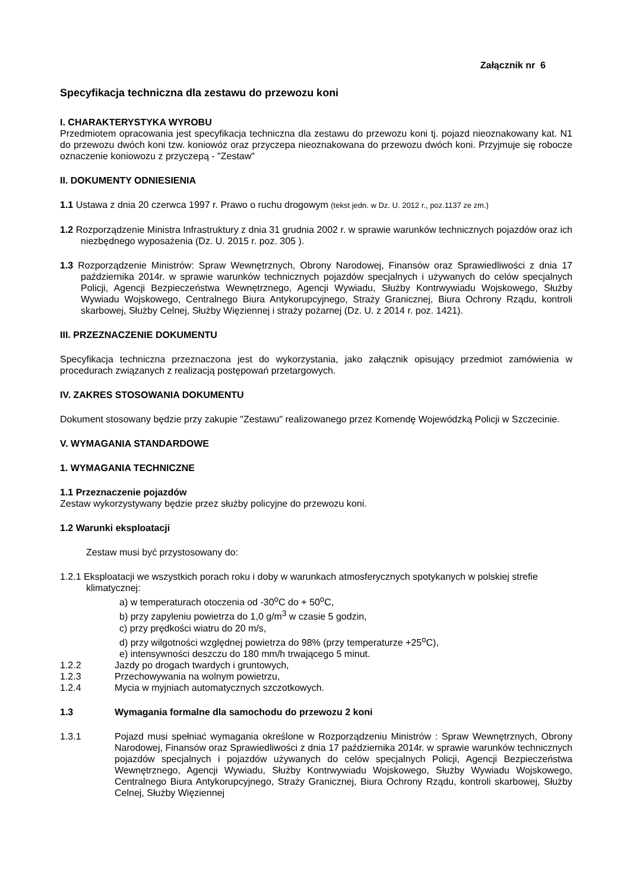Załącznik nr 6
Specyfikacja techniczna dla zestawu do przewozu koni
I. CHARAKTERYSTYKA WYROBU
Przedmiotem opracowania jest specyfikacja techniczna dla zestawu do przewozu koni tj. pojazd nieoznakowany kat. N1 do przewozu dwóch koni tzw. koniowóz oraz przyczepa nieoznakowana do przewozu dwóch koni. Przyjmuje się robocze oznaczenie koniowozu z przyczepą - "Zestaw"
II. DOKUMENTY ODNIESIENIA
1.1 Ustawa z dnia 20 czerwca 1997 r. Prawo o ruchu drogowym (tekst jedn. w Dz. U. 2012 r., poz.1137 ze zm.)
1.2 Rozporządzenie Ministra Infrastruktury z dnia 31 grudnia 2002 r. w sprawie warunków technicznych pojazdów oraz ich niezbędnego wyposażenia (Dz. U. 2015 r. poz. 305 ).
1.3 Rozporządzenie Ministrów: Spraw Wewnętrznych, Obrony Narodowej, Finansów oraz Sprawiedliwości z dnia 17 października 2014r. w sprawie warunków technicznych pojazdów specjalnych i używanych do celów specjalnych Policji, Agencji Bezpieczeństwa Wewnętrznego, Agencji Wywiadu, Służby Kontrwywiadu Wojskowego, Służby Wywiadu Wojskowego, Centralnego Biura Antykorupcyjnego, Straży Granicznej, Biura Ochrony Rządu, kontroli skarbowej, Służby Celnej, Służby Więziennej i straży pożarnej (Dz. U. z 2014 r. poz. 1421).
III. PRZEZNACZENIE DOKUMENTU
Specyfikacja techniczna przeznaczona jest do wykorzystania, jako załącznik opisujący przedmiot zamówienia w procedurach związanych z realizacją postępowań przetargowych.
IV. ZAKRES STOSOWANIA DOKUMENTU
Dokument stosowany będzie przy zakupie "Zestawu" realizowanego przez Komendę Wojewódzką Policji w Szczecinie.
V. WYMAGANIA STANDARDOWE
1. WYMAGANIA TECHNICZNE
1.1 Przeznaczenie pojazdów
Zestaw wykorzystywany będzie przez służby policyjne do przewozu koni.
1.2 Warunki eksploatacji
Zestaw musi być przystosowany do:
1.2.1 Eksploatacji we wszystkich porach roku i doby w warunkach atmosferycznych spotykanych w polskiej strefie klimatycznej:
a) w temperaturach otoczenia od -30<sup>o</sup>C do + 50<sup>o</sup>C,
b) przy zapyleniu powietrza do 1,0 g/m<sup>3</sup> w czasie 5 godzin,
c) przy prędkości wiatru do 20 m/s,
d) przy wilgotności względnej powietrza do 98% (przy temperaturze +25<sup>o</sup>C),
e) intensywności deszczu do 180 mm/h trwającego 5 minut.
1.2.2 Jazdy po drogach twardych i gruntowych,
1.2.3 Przechowywania na wolnym powietrzu,
1.2.4 Mycia w myjniach automatycznych szczotkowych.
1.3 Wymagania formalne dla samochodu do przewozu 2 koni
1.3.1 Pojazd musi spełniać wymagania określone w Rozporządzeniu Ministrów : Spraw Wewnętrznych, Obrony Narodowej, Finansów oraz Sprawiedliwości z dnia 17 października 2014r. w sprawie warunków technicznych pojazdów specjalnych i pojazdów używanych do celów specjalnych Policji, Agencji Bezpieczeństwa Wewnętrznego, Agencji Wywiadu, Służby Kontrwywiadu Wojskowego, Służby Wywiadu Wojskowego, Centralnego Biura Antykorupcyjnego, Straży Granicznej, Biura Ochrony Rządu, kontroli skarbowej, Służby Celnej, Służby Więziennej